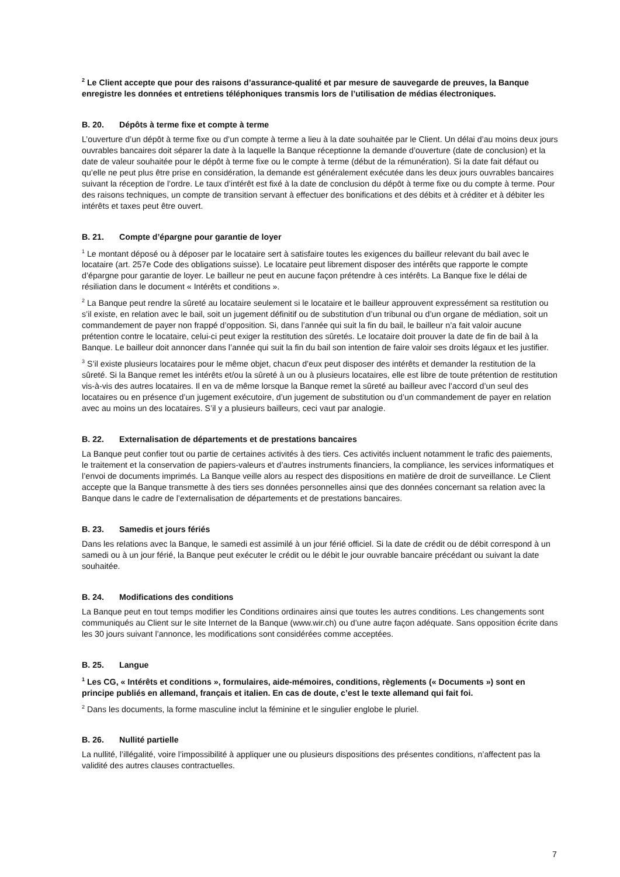<sup>2</sup> Le Client accepte que pour des raisons d’assurance-qualité et par mesure de sauvegarde de preuves, la Banque enregistre les données et entretiens téléphoniques transmis lors de l’utilisation de médias électro­niques.
B. 20. Dépôts à terme fixe et compte à terme
L’ouverture d’un dépôt à terme fixe ou d’un compte à terme a lieu à la date souhaitée par le Client. Un délai d’au moins deux jours ouvrables bancaires doit séparer la date à la laquelle la Banque réceptionne la demande d’ouverture (date de conclusion) et la date de valeur souhaitée pour le dépôt à terme fixe ou le compte à terme (début de la rémunération). Si la date fait défaut ou qu’elle ne peut plus être prise en considération, la demande est généralement exécutée dans les deux jours ouvrables bancaires suivant la réception de l’ordre. Le taux d’intérêt est fixé à la date de conclusion du dépôt à terme fixe ou du compte à terme. Pour des raisons tech­niques, un compte de transition servant à effectuer des bonifications et des débits et à créditer et à débiter les intérêts et taxes peut être ouvert.
B. 21. Compte d’épargne pour garantie de loyer
<sup>1</sup> Le montant déposé ou à déposer par le locataire sert à satisfaire toutes les exigences du bailleur relevant du bail avec le locataire (art. 257e Code des obligations suisse). Le locataire peut librement disposer des intérêts que rapporte le compte d’épargne pour garantie de loyer. Le bailleur ne peut en aucune façon prétendre à ces intérêts. La Banque fixe le délai de résiliation dans le document « Intérêts et conditions ».
<sup>2</sup> La Banque peut rendre la sûreté au locataire seulement si le locataire et le bailleur approuvent expressément sa restitution ou s’il existe, en relation avec le bail, soit un jugement définitif ou de substitution d’un tribunal ou d’un organe de médiation, soit un commandement de payer non frappé d’opposition. Si, dans l’année qui suit la fin du bail, le bailleur n’a fait valoir aucune prétention contre le locataire, celui-ci peut exiger la restitution des sûretés. Le locataire doit prouver la date de fin de bail à la Banque. Le bailleur doit annoncer dans l’année qui suit la fin du bail son intention de faire valoir ses droits légaux et les justifier.
<sup>3</sup> S’il existe plusieurs locataires pour le même objet, chacun d’eux peut disposer des intérêts et demander la resti­tution de la sûreté. Si la Banque remet les intérêts et/ou la sûreté à un ou à plusieurs locataires, elle est libre de toute prétention de restitution vis-à-vis des autres locataires. Il en va de même lorsque la Banque remet la sûreté au bailleur avec l’accord d’un seul des locataires ou en présence d’un jugement exécutoire, d’un jugement de substitution ou d’un commandement de payer en relation avec au moins un des locataires. S’il y a plusieurs bail­leurs, ceci vaut par analogie.
B. 22. Externalisation de départements et de prestations bancaires
La Banque peut confier tout ou partie de certaines activités à des tiers. Ces activités incluent notamment le trafic des paiements, le traitement et la conservation de papiers-valeurs et d’autres instruments financiers, la com­pliance, les services informatiques et l’envoi de documents imprimés. La Banque veille alors au respect des dis­positions en matière de droit de surveillance. Le Client accepte que la Banque transmette à des tiers ses données personnelles ainsi que des données concernant sa relation avec la Banque dans le cadre de l’externalisation de départements et de prestations bancaires.
B. 23. Samedis et jours fériés
Dans les relations avec la Banque, le samedi est assimilé à un jour férié officiel. Si la date de crédit ou de débit correspond à un samedi ou à un jour férié, la Banque peut exécuter le crédit ou le débit le jour ouvrable bancaire précédant ou suivant la date souhaitée.
B. 24. Modifications des conditions
La Banque peut en tout temps modifier les Conditions ordinaires ainsi que toutes les autres conditions. Les chan­gements sont communiqués au Client sur le site Internet de la Banque (www.wir.ch) ou d’une autre façon adé­quate. Sans opposition écrite dans les 30 jours suivant l’annonce, les modifications sont considérées comme acceptées.
B. 25. Langue
<sup>1</sup> Les CG, « Intérêts et conditions », formulaires, aide-mémoires, conditions, règlements (« Documents ») sont en principe publiés en allemand, français et italien. En cas de doute, c’est le texte allemand qui fait foi.
<sup>2</sup> Dans les documents, la forme masculine inclut la féminine et le singulier englobe le pluriel.
B. 26. Nullité partielle
La nullité, l’illégalité, voire l’impossibilité à appliquer une ou plusieurs dispositions des présentes conditions, n’affectent pas la validité des autres clauses contractuelles.
7